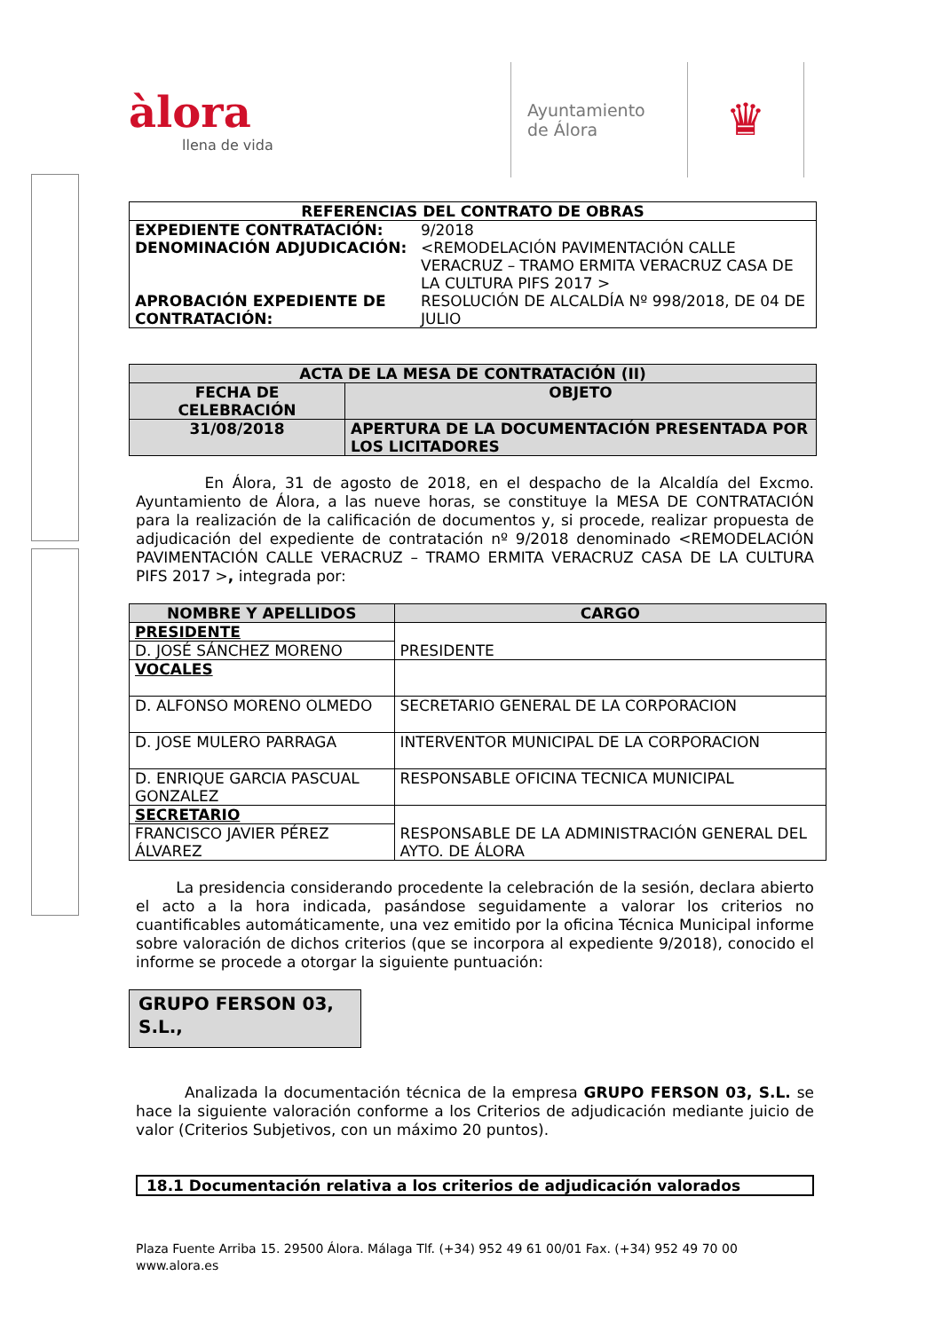àlora
llena de vida
Ayuntamiento
de Álora
♛
| REFERENCIAS DEL CONTRATO DE OBRAS | |
| --- | --- |
| EXPEDIENTE CONTRATACIÓN: DENOMINACIÓN ADJUDICACIÓN: APROBACIÓN EXPEDIENTE DE CONTRATACIÓN: | 9/2018 <REMODELACIÓN PAVIMENTACIÓN CALLE VERACRUZ – TRAMO ERMITA VERACRUZ CASA DE LA CULTURA PIFS 2017 > RESOLUCIÓN DE ALCALDÍA Nº 998/2018, DE 04 DE JULIO |
| ACTA DE LA MESA DE CONTRATACIÓN (II) | |
| --- | --- |
| FECHA DE CELEBRACIÓN | OBJETO |
| 31/08/2018 | APERTURA DE LA DOCUMENTACIÓN PRESENTADA POR LOS LICITADORES |
En Álora, 31 de agosto de 2018, en el despacho de la Alcaldía del Excmo. Ayuntamiento de Álora, a las nueve horas, se constituye la MESA DE CONTRATACIÓN para la realización de la calificación de documentos y, si procede, realizar propuesta de adjudicación del expediente de contratación nº 9/2018 denominado <REMODELACIÓN PAVIMENTACIÓN CALLE VERACRUZ – TRAMO ERMITA VERACRUZ CASA DE LA CULTURA PIFS 2017 >, integrada por:
| NOMBRE Y APELLIDOS | CARGO |
| --- | --- |
| PRESIDENTE | PRESIDENTE |
| D. JOSÉ SÁNCHEZ MORENO | |
| VOCALES | |
| D. ALFONSO MORENO OLMEDO | SECRETARIO GENERAL DE LA CORPORACION |
| D. JOSE MULERO PARRAGA | INTERVENTOR MUNICIPAL DE LA CORPORACION |
| D. ENRIQUE GARCIA PASCUAL GONZALEZ | RESPONSABLE OFICINA TECNICA MUNICIPAL |
| SECRETARIO | RESPONSABLE DE LA ADMINISTRACIÓN GENERAL DEL AYTO. DE ÁLORA |
| FRANCISCO JAVIER PÉREZ ÁLVAREZ | |
La presidencia considerando procedente la celebración de la sesión, declara abierto el acto a la hora indicada, pasándose seguidamente a valorar los criterios no cuantificables automáticamente, una vez emitido por la oficina Técnica Municipal informe sobre valoración de dichos criterios (que se incorpora al expediente 9/2018), conocido el informe se procede a otorgar la siguiente puntuación:
GRUPO FERSON 03, S.L.,
Analizada la documentación técnica de la empresa GRUPO FERSON 03, S.L. se hace la siguiente valoración conforme a los Criterios de adjudicación mediante juicio de valor (Criterios Subjetivos, con un máximo 20 puntos).
18.1 Documentación relativa a los criterios de adjudicación valorados
Plaza Fuente Arriba 15. 29500 Álora. Málaga Tlf. (+34) 952 49 61 00/01 Fax. (+34) 952 49 70 00
www.alora.es